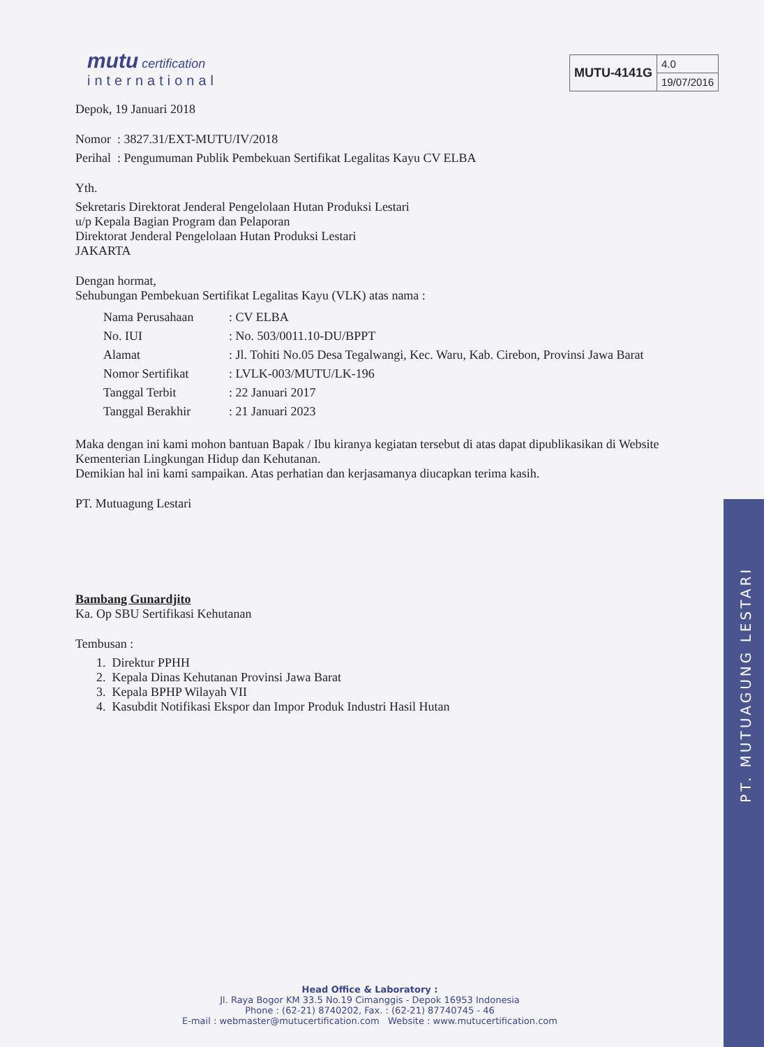mutu certification
international
| MUTU-4141G | 4.0 |
| | 19/07/2016 |
Depok, 19 Januari 2018
Nomor : 3827.31/EXT-MUTU/IV/2018
Perihal : Pengumuman Publik Pembekuan Sertifikat Legalitas Kayu CV ELBA
Yth.
Sekretaris Direktorat Jenderal Pengelolaan Hutan Produksi Lestari
u/p Kepala Bagian Program dan Pelaporan
Direktorat Jenderal Pengelolaan Hutan Produksi Lestari
JAKARTA
Dengan hormat,
Sehubungan Pembekuan Sertifikat Legalitas Kayu (VLK) atas nama :
| Nama Perusahaan | : CV ELBA |
| No. IUI | : No. 503/0011.10-DU/BPPT |
| Alamat | : Jl. Tohiti No.05 Desa Tegalwangi, Kec. Waru, Kab. Cirebon, Provinsi Jawa Barat |
| Nomor Sertifikat | : LVLK-003/MUTU/LK-196 |
| Tanggal Terbit | : 22 Januari 2017 |
| Tanggal Berakhir | : 21 Januari 2023 |
Maka dengan ini kami mohon bantuan Bapak / Ibu kiranya kegiatan tersebut di atas dapat dipublikasikan di Website Kementerian Lingkungan Hidup dan Kehutanan.
Demikian hal ini kami sampaikan. Atas perhatian dan kerjasamanya diucapkan terima kasih.
PT. Mutuagung Lestari
Bambang Gunardjito
Ka. Op SBU Sertifikasi Kehutanan
Tembusan :
1. Direktur PPHH
2. Kepala Dinas Kehutanan Provinsi Jawa Barat
3. Kepala BPHP Wilayah VII
4. Kasubdit Notifikasi Ekspor dan Impor Produk Industri Hasil Hutan
Head Office & Laboratory :
Jl. Raya Bogor KM 33.5 No.19 Cimanggis - Depok 16953 Indonesia
Phone : (62-21) 8740202, Fax. : (62-21) 87740745 - 46
E-mail : webmaster@mutucertification.com Website : www.mutucertification.com
PT. MUTUAGUNG LESTARI